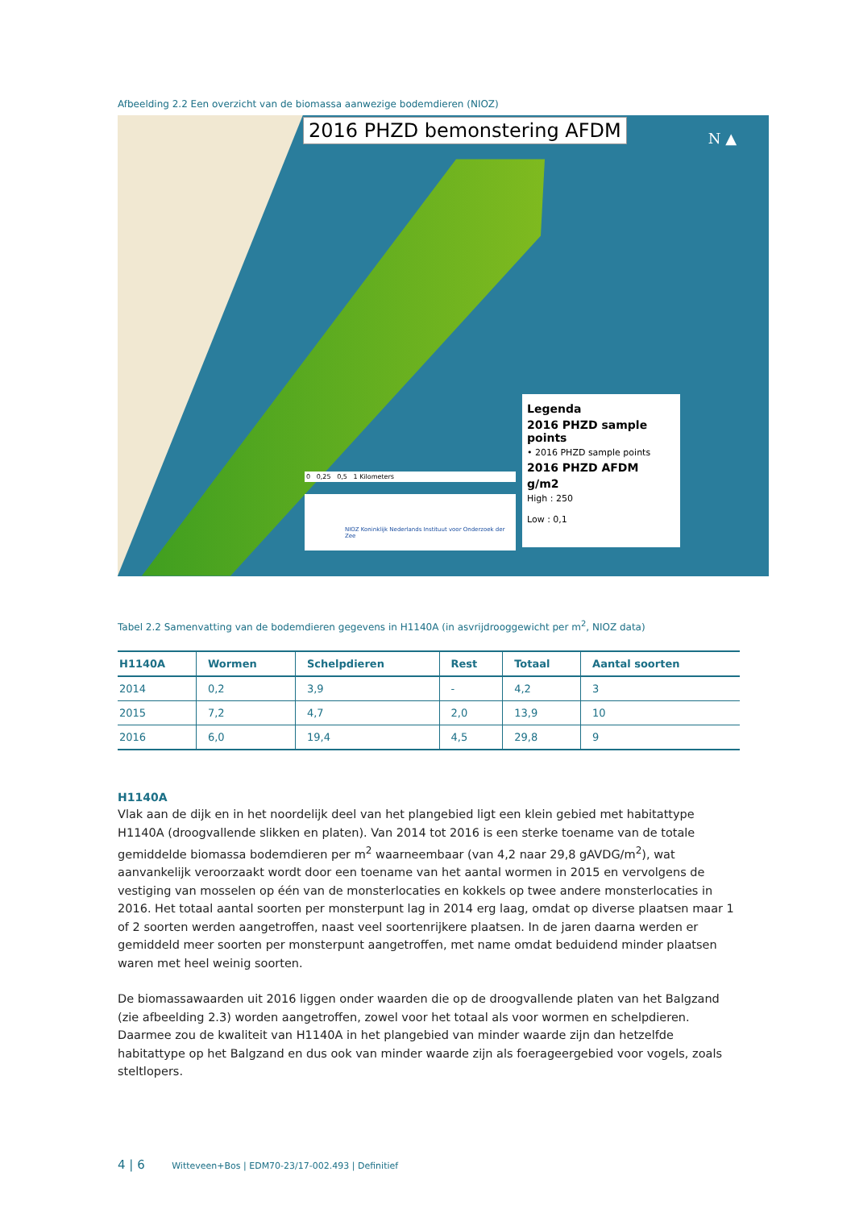Afbeelding 2.2 Een overzicht van de biomassa aanwezige bodemdieren (NIOZ)
2016 PHZD bemonstering AFDM N ▲
0 0,25 0,5 1 Kilometers
NIOZ Koninklijk Nederlands Instituut voor Onderzoek der Zee
Legenda
2016 PHZD sample points
• 2016 PHZD sample points
2016 PHZD AFDM
g/m2
High : 250
Low : 0,1
Tabel 2.2 Samenvatting van de bodemdieren gegevens in H1140A (in asvrijdrooggewicht per m<sup>2</sup>, NIOZ data)
| H1140A | Wormen | Schelpdieren | Rest | Totaal | Aantal soorten |
| --- | --- | --- | --- | --- | --- |
| 2014 | 0,2 | 3,9 | - | 4,2 | 3 |
| 2015 | 7,2 | 4,7 | 2,0 | 13,9 | 10 |
| 2016 | 6,0 | 19,4 | 4,5 | 29,8 | 9 |
H1140A
Vlak aan de dijk en in het noordelijk deel van het plangebied ligt een klein gebied met habitattype H1140A (droogvallende slikken en platen). Van 2014 tot 2016 is een sterke toename van de totale gemiddelde biomassa bodemdieren per m<sup>2</sup> waarneembaar (van 4,2 naar 29,8 gAVDG/m<sup>2</sup>), wat aanvankelijk veroorzaakt wordt door een toename van het aantal wormen in 2015 en vervolgens de vestiging van mosselen op één van de monsterlocaties en kokkels op twee andere monsterlocaties in 2016. Het totaal aantal soorten per monsterpunt lag in 2014 erg laag, omdat op diverse plaatsen maar 1 of 2 soorten werden aangetroffen, naast veel soortenrijkere plaatsen. In de jaren daarna werden er gemiddeld meer soorten per monsterpunt aangetroffen, met name omdat beduidend minder plaatsen waren met heel weinig soorten.
De biomassawaarden uit 2016 liggen onder waarden die op de droogvallende platen van het Balgzand (zie afbeelding 2.3) worden aangetroffen, zowel voor het totaal als voor wormen en schelpdieren. Daarmee zou de kwaliteit van H1140A in het plangebied van minder waarde zijn dan hetzelfde habitattype op het Balgzand en dus ook van minder waarde zijn als foerageergebied voor vogels, zoals steltlopers.
4 | 6 Witteveen+Bos | EDM70-23/17-002.493 | Definitief